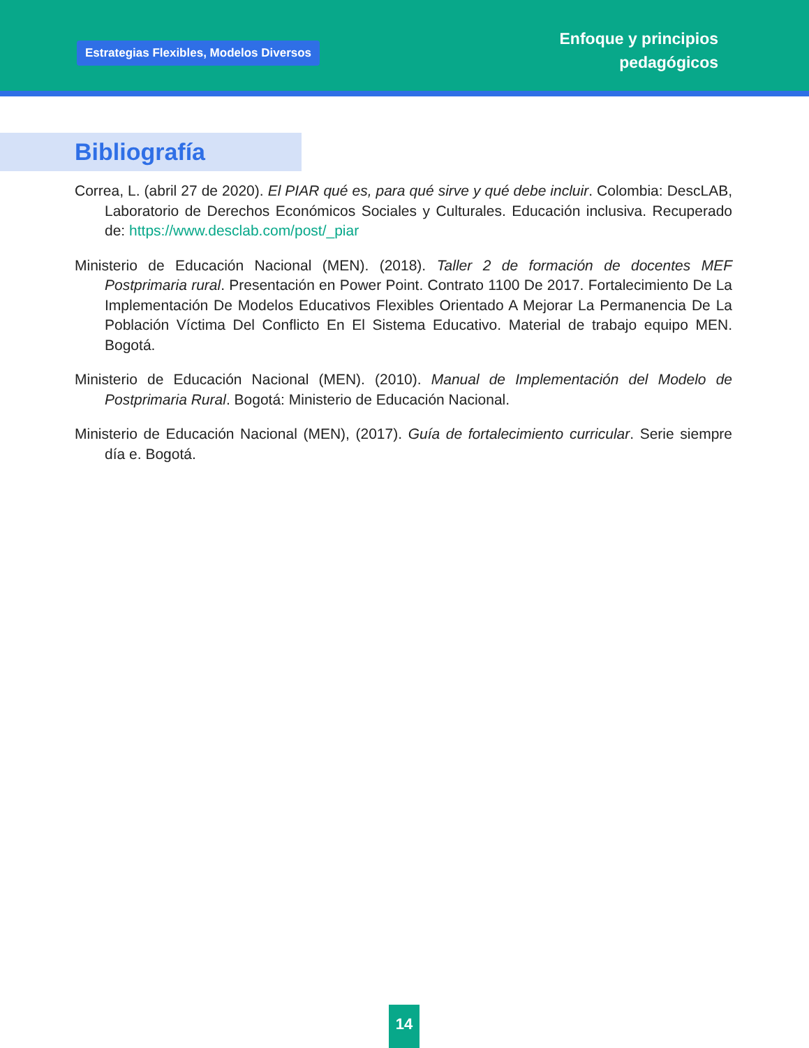Estrategias Flexibles, Modelos Diversos
Enfoque y principios
pedagógicos
Bibliografía
Correa, L. (abril 27 de 2020). El PIAR qué es, para qué sirve y qué debe incluir. Colombia: DescLAB, Laboratorio de Derechos Económicos Sociales y Culturales. Educación inclusiva. Recuperado de: https://www.desclab.com/post/_piar
Ministerio de Educación Nacional (MEN). (2018). Taller 2 de formación de docentes MEF Postprimaria rural. Presentación en Power Point. Contrato 1100 De 2017. Fortalecimiento De La Implementación De Modelos Educativos Flexibles Orientado A Mejorar La Permanencia De La Población Víctima Del Conflicto En El Sistema Educativo. Material de trabajo equipo MEN. Bogotá.
Ministerio de Educación Nacional (MEN). (2010). Manual de Implementación del Modelo de Postprimaria Rural. Bogotá: Ministerio de Educación Nacional.
Ministerio de Educación Nacional (MEN), (2017). Guía de fortalecimiento curricular. Serie siempre día e. Bogotá.
14